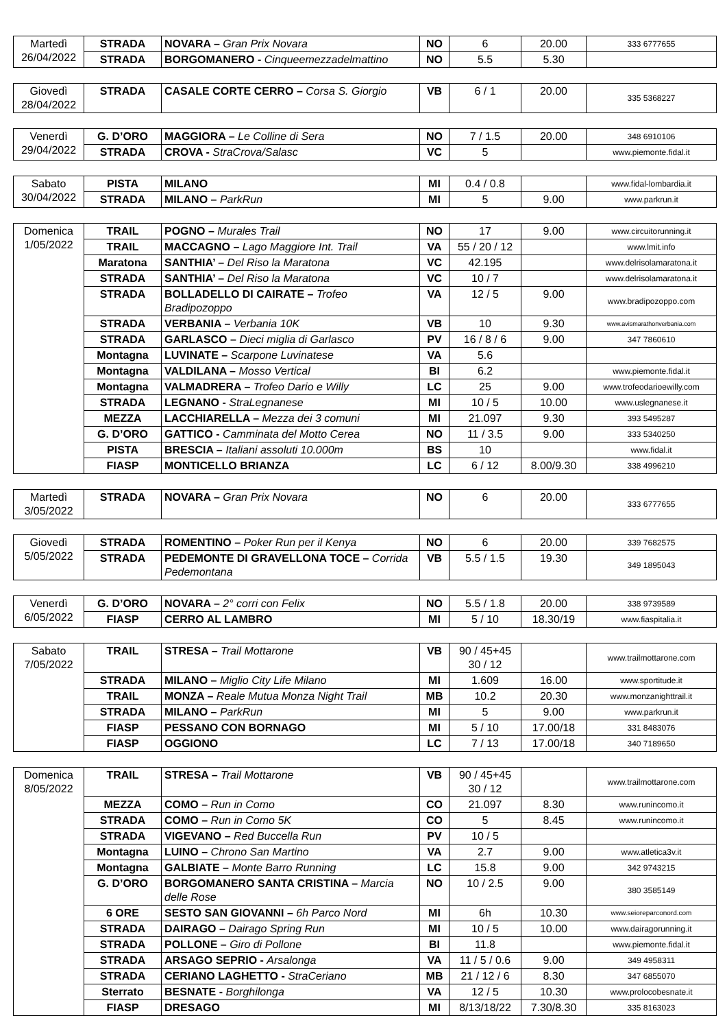| Martedì 26/04/2022 | STRADA | NOVARA – Gran Prix Novara | NO | 6 | 20.00 | 333 6777655 |
| | STRADA | BORGOMANERO - Cinqueemezzadelmattino | NO | 5.5 | 5.30 | |
| Giovedì 28/04/2022 | STRADA | CASALE CORTE CERRO – Corsa S. Giorgio | VB | 6 / 1 | 20.00 | 335 5368227 |
| Venerdì 29/04/2022 | G. D’ORO | MAGGIORA – Le Colline di Sera | NO | 7 / 1.5 | 20.00 | 348 6910106 |
| | STRADA | CROVA - StraCrova/Salasc | VC | 5 | | www.piemonte.fidal.it |
| Sabato 30/04/2022 | PISTA | MILANO | MI | 0.4 / 0.8 | | www.fidal-lombardia.it |
| | STRADA | MILANO – ParkRun | MI | 5 | 9.00 | www.parkrun.it |
| Domenica 1/05/2022 | TRAIL | POGNO – Murales Trail | NO | 17 | 9.00 | www.circuitorunning.it |
| | TRAIL | MACCAGNO – Lago Maggiore Int. Trail | VA | 55 / 20 / 12 | | www.lmit.info |
| | Maratona | SANTHIA’ – Del Riso la Maratona | VC | 42.195 | | www.delrisolamaratona.it |
| | STRADA | SANTHIA’ – Del Riso la Maratona | VC | 10 / 7 | | www.delrisolamaratona.it |
| | STRADA | BOLLADELLO DI CAIRATE – Trofeo Bradipozoppo | VA | 12 / 5 | 9.00 | www.bradipozoppo.com |
| | STRADA | VERBANIA – Verbania 10K | VB | 10 | 9.30 | www.avismarathonverbania.com |
| | STRADA | GARLASCO – Dieci miglia di Garlasco | PV | 16 / 8 / 6 | 9.00 | 347 7860610 |
| | Montagna | LUVINATE – Scarpone Luvinatese | VA | 5.6 | | |
| | Montagna | VALDILANA – Mosso Vertical | BI | 6.2 | | www.piemonte.fidal.it |
| | Montagna | VALMADRERA – Trofeo Dario e Willy | LC | 25 | 9.00 | www.trofeodarioewilly.com |
| | STRADA | LEGNANO - StraLegnanese | MI | 10 / 5 | 10.00 | www.uslegnanese.it |
| | MEZZA | LACCHIARELLA – Mezza dei 3 comuni | MI | 21.097 | 9.30 | 393 5495287 |
| | G. D’ORO | GATTICO - Camminata del Motto Cerea | NO | 11 / 3.5 | 9.00 | 333 5340250 |
| | PISTA | BRESCIA – Italiani assoluti 10.000m | BS | 10 | | www.fidal.it |
| | FIASP | MONTICELLO BRIANZA | LC | 6 / 12 | 8.00/9.30 | 338 4996210 |
| Martedì 3/05/2022 | STRADA | NOVARA – Gran Prix Novara | NO | 6 | 20.00 | 333 6777655 |
| Giovedì 5/05/2022 | STRADA | ROMENTINO – Poker Run per il Kenya | NO | 6 | 20.00 | 339 7682575 |
| | STRADA | PEDEMONTE DI GRAVELLONA TOCE – Corrida Pedemontana | VB | 5.5 / 1.5 | 19.30 | 349 1895043 |
| Venerdì 6/05/2022 | G. D’ORO | NOVARA – 2° corri con Felix | NO | 5.5 / 1.8 | 20.00 | 338 9739589 |
| | FIASP | CERRO AL LAMBRO | MI | 5 / 10 | 18.30/19 | www.fiaspitalia.it |
| Sabato 7/05/2022 | TRAIL | STRESA – Trail Mottarone | VB | 90 / 45+45 30 / 12 | | www.trailmottarone.com |
| | STRADA | MILANO – Miglio City Life Milano | MI | 1.609 | 16.00 | www.sportitude.it |
| | TRAIL | MONZA – Reale Mutua Monza Night Trail | MB | 10.2 | 20.30 | www.monzanighttrail.it |
| | STRADA | MILANO – ParkRun | MI | 5 | 9.00 | www.parkrun.it |
| | FIASP | PESSANO CON BORNAGO | MI | 5 / 10 | 17.00/18 | 331 8483076 |
| | FIASP | OGGIONO | LC | 7 / 13 | 17.00/18 | 340 7189650 |
| Domenica 8/05/2022 | TRAIL | STRESA – Trail Mottarone | VB | 90 / 45+45 30 / 12 | | www.trailmottarone.com |
| | MEZZA | COMO – Run in Como | CO | 21.097 | 8.30 | www.runincomo.it |
| | STRADA | COMO – Run in Como 5K | CO | 5 | 8.45 | www.runincomo.it |
| | STRADA | VIGEVANO – Red Buccella Run | PV | 10 / 5 | | |
| | Montagna | LUINO – Chrono San Martino | VA | 2.7 | 9.00 | www.atletica3v.it |
| | Montagna | GALBIATE – Monte Barro Running | LC | 15.8 | 9.00 | 342 9743215 |
| | G. D’ORO | BORGOMANERO SANTA CRISTINA – Marcia delle Rose | NO | 10 / 2.5 | 9.00 | 380 3585149 |
| | 6 ORE | SESTO SAN GIOVANNI – 6h Parco Nord | MI | 6h | 10.30 | www.seioreparconord.com |
| | STRADA | DAIRAGO – Dairago Spring Run | MI | 10 / 5 | 10.00 | www.dairagorunning.it |
| | STRADA | POLLONE – Giro di Pollone | BI | 11.8 | | www.piemonte.fidal.it |
| | STRADA | ARSAGO SEPRIO - Arsalonga | VA | 11 / 5 / 0.6 | 9.00 | 349 4958311 |
| | STRADA | CERIANO LAGHETTO - StraCeriano | MB | 21 / 12 / 6 | 8.30 | 347 6855070 |
| | Sterrato | BESNATE - Borghilonga | VA | 12 / 5 | 10.30 | www.prolocobesnate.it |
| | FIASP | DRESAGO | MI | 8/13/18/22 | 7.30/8.30 | 335 8163023 |